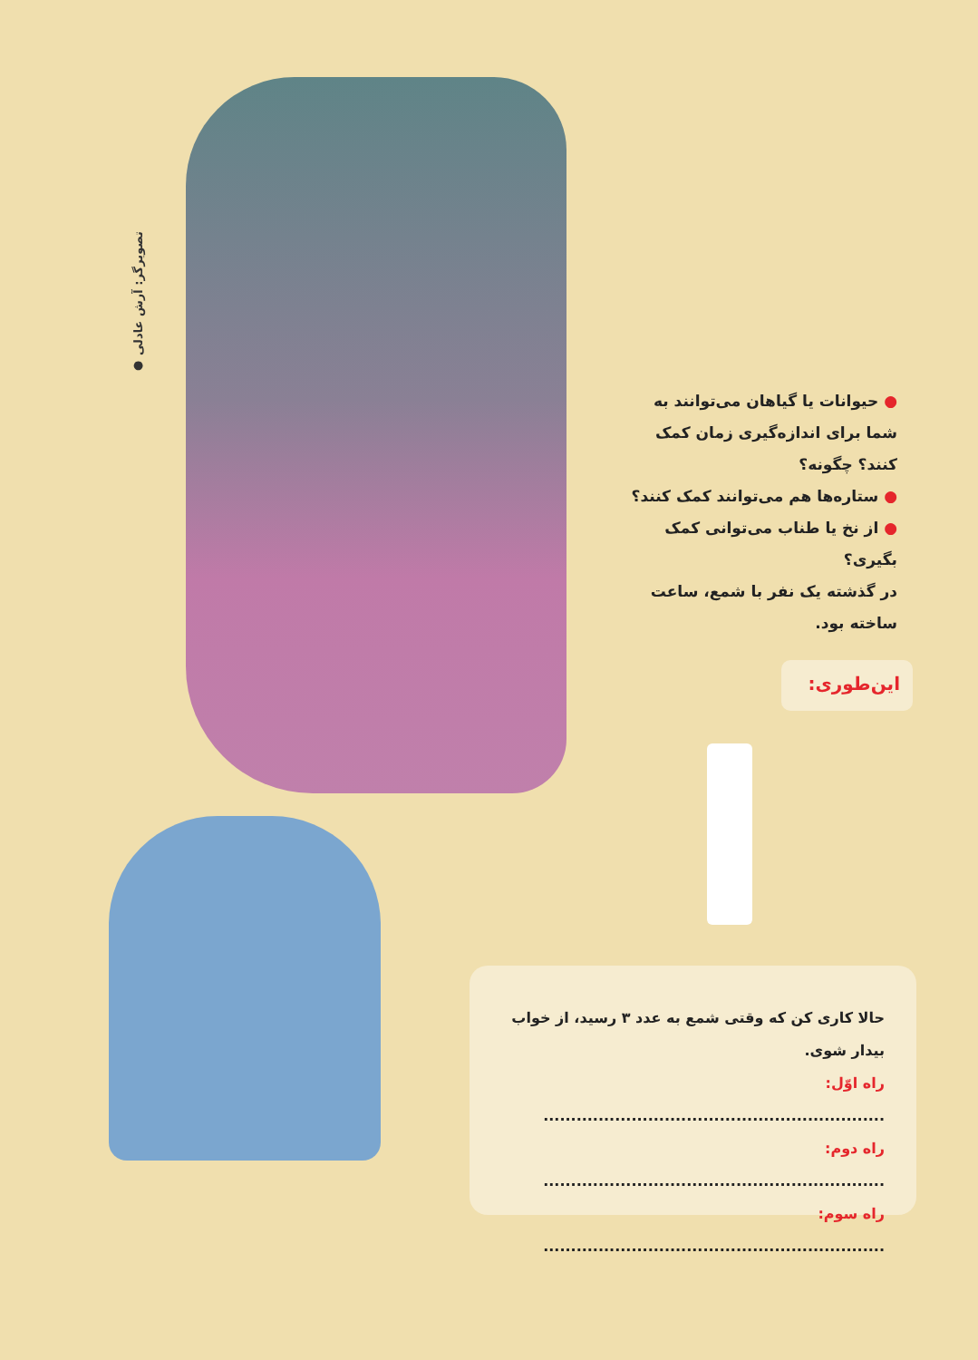● تصویرگر: آرش عادلی
● حیوانات یا گیاهان می‌توانند به شما برای اندازه‌گیری زمان کمک کنند؟ چگونه؟
● ستاره‌ها هم می‌توانند کمک کنند؟
● از نخ یا طناب می‌توانی کمک بگیری؟
در گذشته یک نفر با شمع، ساعت ساخته بود.
این‌طوری:
حالا کاری کن که وقتی شمع به عدد ۳ رسید، از خواب بیدار شوی.
راه اوّل: ..............................................................
راه دوم: ..............................................................
راه سوم: ..............................................................